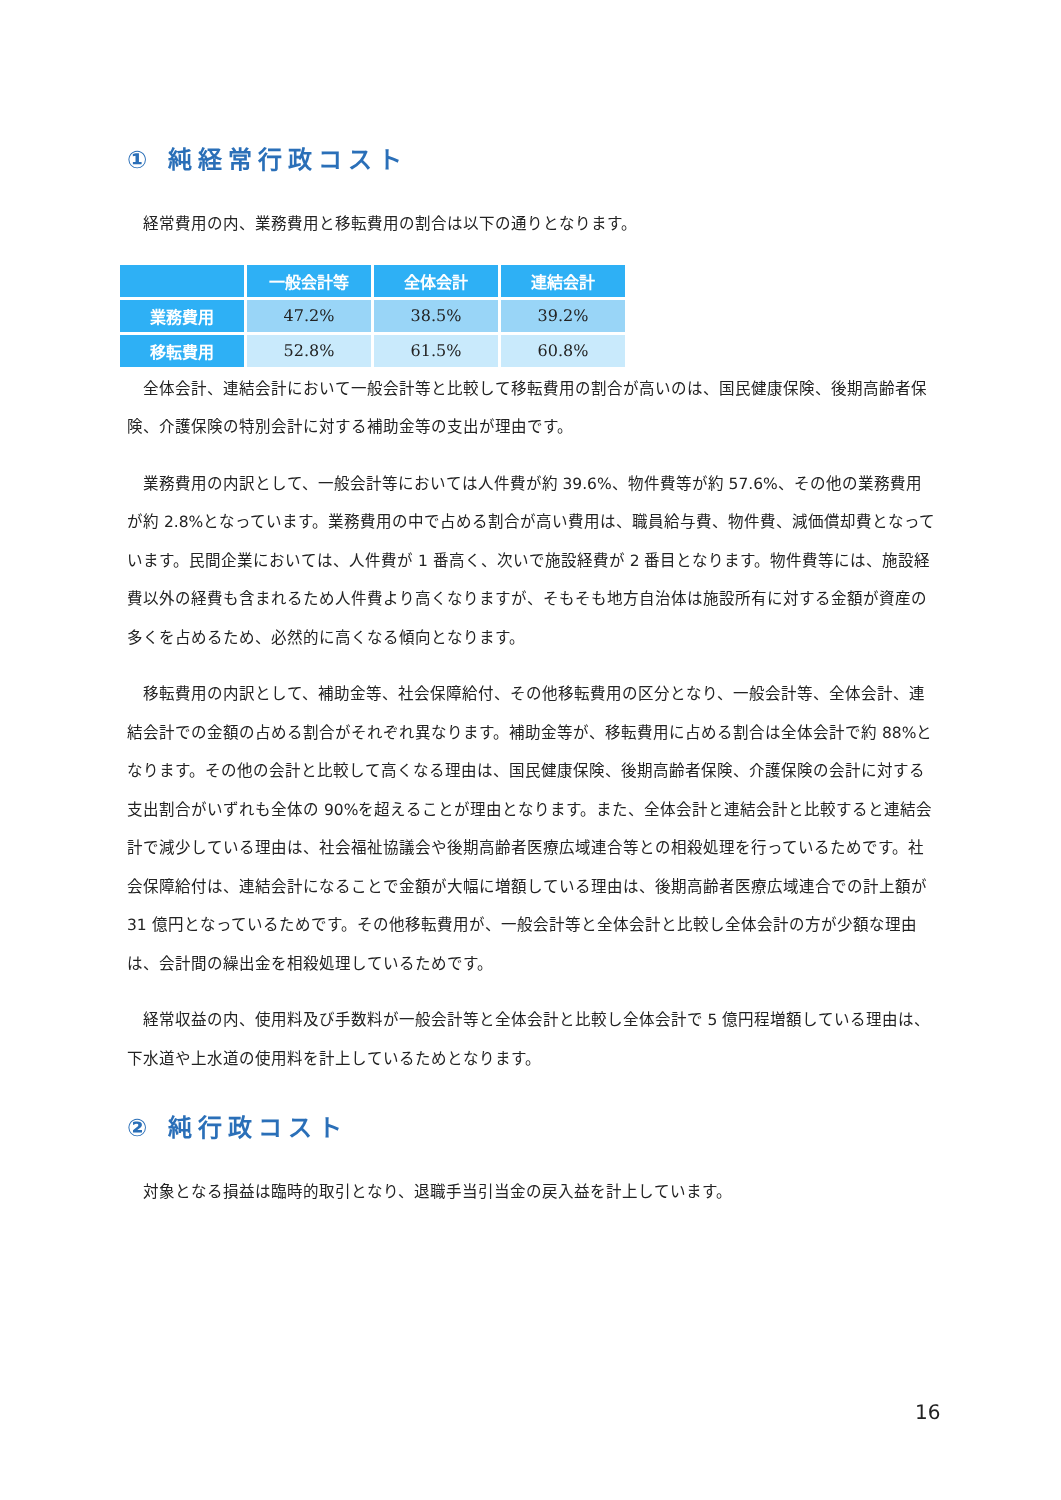① 純経常行政コスト
経常費用の内、業務費用と移転費用の割合は以下の通りとなります。
| | 一般会計等 | 全体会計 | 連結会計 |
| --- | --- | --- | --- |
| 業務費用 | 47.2% | 38.5% | 39.2% |
| 移転費用 | 52.8% | 61.5% | 60.8% |
全体会計、連結会計において一般会計等と比較して移転費用の割合が高いのは、国民健康保険、後期高齢者保険、介護保険の特別会計に対する補助金等の支出が理由です。
業務費用の内訳として、一般会計等においては人件費が約 39.6%、物件費等が約 57.6%、その他の業務費用が約 2.8%となっています。業務費用の中で占める割合が高い費用は、職員給与費、物件費、減価償却費となっています。民間企業においては、人件費が 1 番高く、次いで施設経費が 2 番目となります。物件費等には、施設経費以外の経費も含まれるため人件費より高くなりますが、そもそも地方自治体は施設所有に対する金額が資産の多くを占めるため、必然的に高くなる傾向となります。
移転費用の内訳として、補助金等、社会保障給付、その他移転費用の区分となり、一般会計等、全体会計、連結会計での金額の占める割合がそれぞれ異なります。補助金等が、移転費用に占める割合は全体会計で約 88%となります。その他の会計と比較して高くなる理由は、国民健康保険、後期高齢者保険、介護保険の会計に対する支出割合がいずれも全体の 90%を超えることが理由となります。また、全体会計と連結会計と比較すると連結会計で減少している理由は、社会福祉協議会や後期高齢者医療広域連合等との相殺処理を行っているためです。社会保障給付は、連結会計になることで金額が大幅に増額している理由は、後期高齢者医療広域連合での計上額が 31 億円となっているためです。その他移転費用が、一般会計等と全体会計と比較し全体会計の方が少額な理由は、会計間の繰出金を相殺処理しているためです。
経常収益の内、使用料及び手数料が一般会計等と全体会計と比較し全体会計で 5 億円程増額している理由は、下水道や上水道の使用料を計上しているためとなります。
② 純行政コスト
対象となる損益は臨時的取引となり、退職手当引当金の戻入益を計上しています。
16